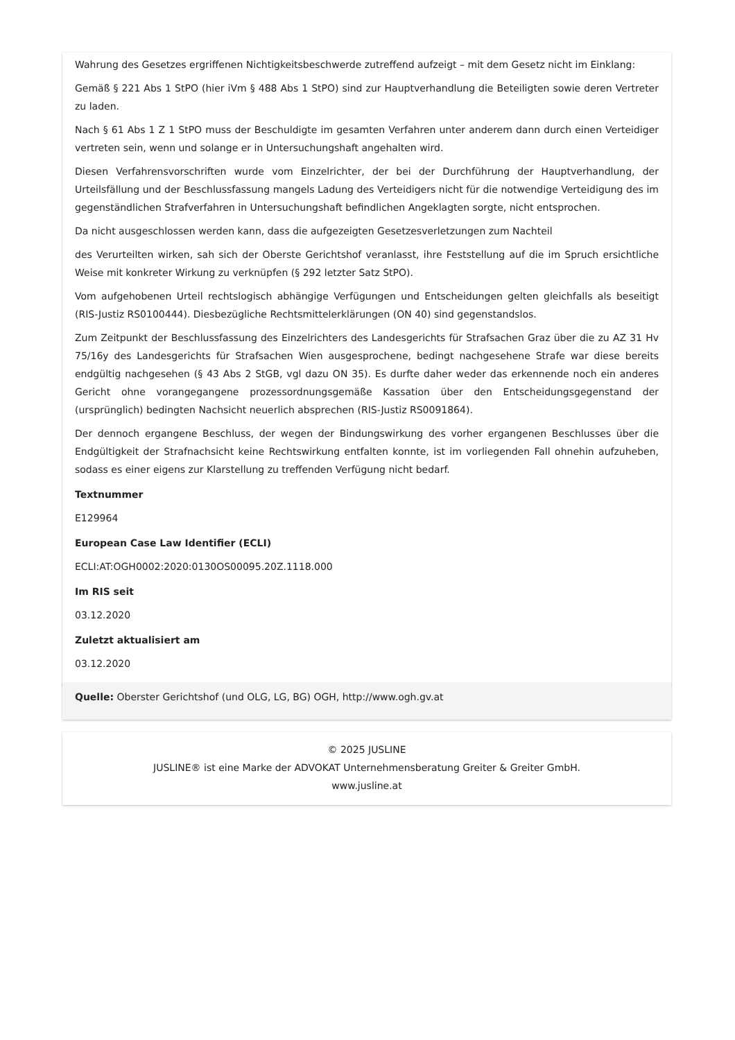Wahrung des Gesetzes ergriffenen Nichtigkeitsbeschwerde zutreffend aufzeigt – mit dem Gesetz nicht im Einklang:
Gemäß § 221 Abs 1 StPO (hier iVm § 488 Abs 1 StPO) sind zur Hauptverhandlung die Beteiligten sowie deren Vertreter zu laden.
Nach § 61 Abs 1 Z 1 StPO muss der Beschuldigte im gesamten Verfahren unter anderem dann durch einen Verteidiger vertreten sein, wenn und solange er in Untersuchungshaft angehalten wird.
Diesen Verfahrensvorschriften wurde vom Einzelrichter, der bei der Durchführung der Hauptverhandlung, der Urteilsfällung und der Beschlussfassung mangels Ladung des Verteidigers nicht für die notwendige Verteidigung des im gegenständlichen Strafverfahren in Untersuchungshaft befindlichen Angeklagten sorgte, nicht entsprochen.
Da nicht ausgeschlossen werden kann, dass die aufgezeigten Gesetzesverletzungen zum Nachteil
des Verurteilten wirken, sah sich der Oberste Gerichtshof veranlasst, ihre Feststellung auf die im Spruch ersichtliche Weise mit konkreter Wirkung zu verknüpfen (§ 292 letzter Satz StPO).
Vom aufgehobenen Urteil rechtslogisch abhängige Verfügungen und Entscheidungen gelten gleichfalls als beseitigt (RIS-Justiz RS0100444). Diesbezügliche Rechtsmittelerklärungen (ON 40) sind gegenstandslos.
Zum Zeitpunkt der Beschlussfassung des Einzelrichters des Landesgerichts für Strafsachen Graz über die zu AZ 31 Hv 75/16y des Landesgerichts für Strafsachen Wien ausgesprochene, bedingt nachgesehene Strafe war diese bereits endgültig nachgesehen (§ 43 Abs 2 StGB, vgl dazu ON 35). Es durfte daher weder das erkennende noch ein anderes Gericht ohne vorangegangene prozessordnungsgemäße Kassation über den Entscheidungsgegenstand der (ursprünglich) bedingten Nachsicht neuerlich absprechen (RIS-Justiz RS0091864).
Der dennoch ergangene Beschluss, der wegen der Bindungswirkung des vorher ergangenen Beschlusses über die Endgültigkeit der Strafnachsicht keine Rechtswirkung entfalten konnte, ist im vorliegenden Fall ohnehin aufzuheben, sodass es einer eigens zur Klarstellung zu treffenden Verfügung nicht bedarf.
Textnummer
E129964
European Case Law Identifier (ECLI)
ECLI:AT:OGH0002:2020:0130OS00095.20Z.1118.000
Im RIS seit
03.12.2020
Zuletzt aktualisiert am
03.12.2020
Quelle: Oberster Gerichtshof (und OLG, LG, BG) OGH, http://www.ogh.gv.at
© 2025 JUSLINE
JUSLINE® ist eine Marke der ADVOKAT Unternehmensberatung Greiter & Greiter GmbH.
www.jusline.at